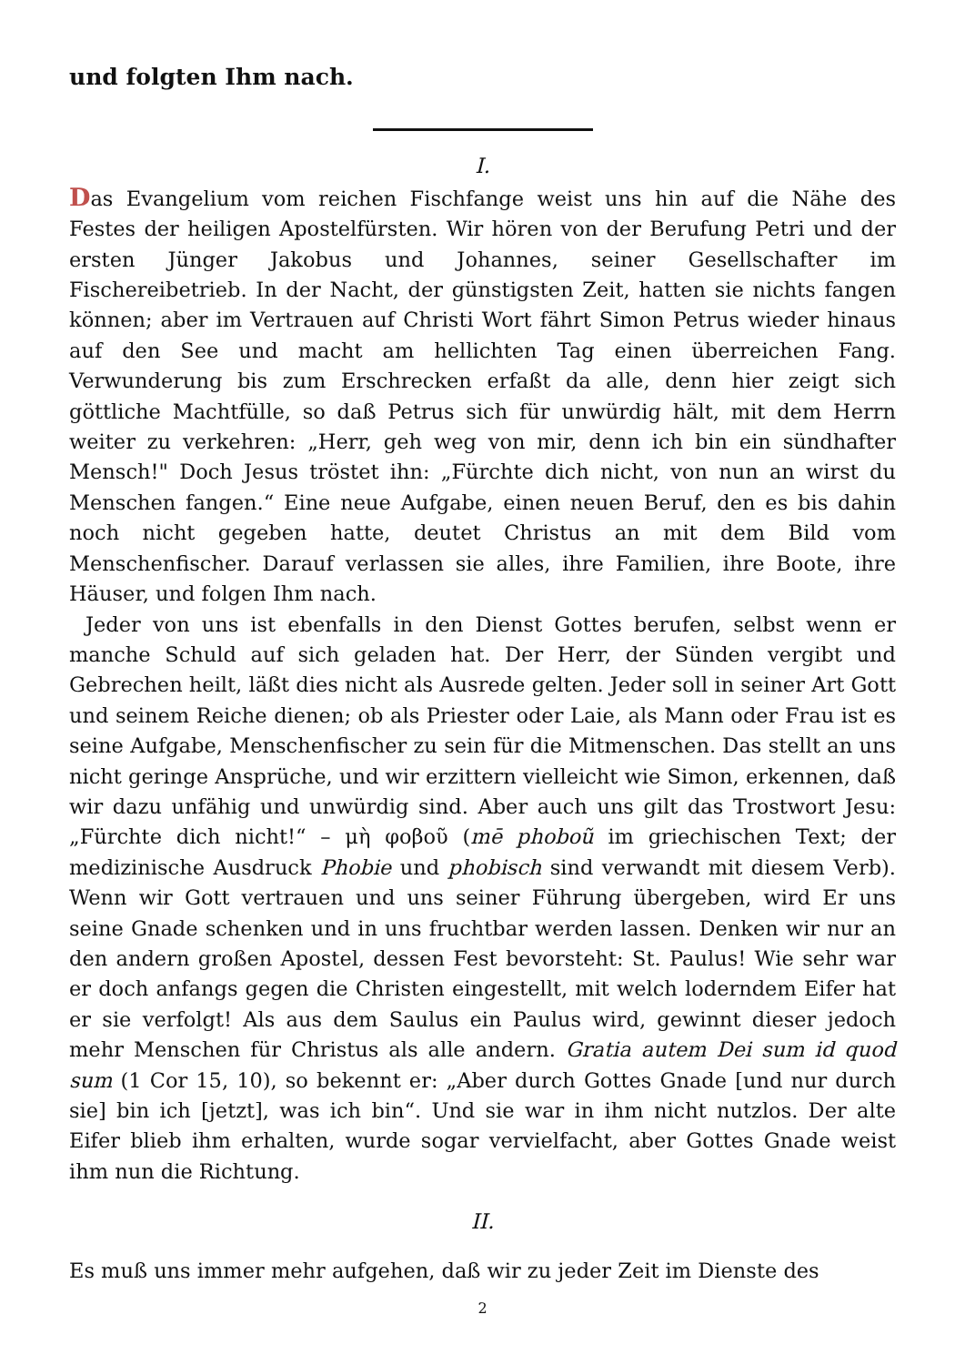und folgten Ihm nach.
I.
Das Evangelium vom reichen Fischfange weist uns hin auf die Nähe des Festes der heiligen Apostelfürsten. Wir hören von der Berufung Petri und der ersten Jünger Jakobus und Johannes, seiner Gesellschafter im Fischereibetrieb. In der Nacht, der günstigsten Zeit, hatten sie nichts fangen können; aber im Vertrauen auf Christi Wort fährt Simon Petrus wieder hinaus auf den See und macht am hellichten Tag einen überreichen Fang. Verwunderung bis zum Erschrecken erfaßt da alle, denn hier zeigt sich göttliche Machtfülle, so daß Petrus sich für unwürdig hält, mit dem Herrn weiter zu verkehren: „Herr, geh weg von mir, denn ich bin ein sündhafter Mensch!" Doch Jesus tröstet ihn: „Fürchte dich nicht, von nun an wirst du Menschen fangen.“ Eine neue Aufgabe, einen neuen Beruf, den es bis dahin noch nicht gegeben hatte, deutet Christus an mit dem Bild vom Menschenfischer. Darauf verlassen sie alles, ihre Familien, ihre Boote, ihre Häuser, und folgen Ihm nach.
Jeder von uns ist ebenfalls in den Dienst Gottes berufen, selbst wenn er manche Schuld auf sich geladen hat. Der Herr, der Sünden vergibt und Gebrechen heilt, läßt dies nicht als Ausrede gelten. Jeder soll in seiner Art Gott und seinem Reiche dienen; ob als Priester oder Laie, als Mann oder Frau ist es seine Aufgabe, Menschenfischer zu sein für die Mitmenschen. Das stellt an uns nicht geringe Ansprüche, und wir erzittern vielleicht wie Simon, erkennen, daß wir dazu unfähig und unwürdig sind. Aber auch uns gilt das Trostwort Jesu: „Fürchte dich nicht!“ – μὴ φοβοῦ (mē phoboũ im griechischen Text; der medizinische Ausdruck Phobie und phobisch sind verwandt mit diesem Verb). Wenn wir Gott vertrauen und uns seiner Führung übergeben, wird Er uns seine Gnade schenken und in uns fruchtbar werden lassen. Denken wir nur an den andern großen Apostel, dessen Fest bevorsteht: St. Paulus! Wie sehr war er doch anfangs gegen die Christen eingestellt, mit welch loderndem Eifer hat er sie verfolgt! Als aus dem Saulus ein Paulus wird, gewinnt dieser jedoch mehr Menschen für Christus als alle andern. Gratia autem Dei sum id quod sum (1 Cor 15, 10), so bekennt er: „Aber durch Gottes Gnade [und nur durch sie] bin ich [jetzt], was ich bin“. Und sie war in ihm nicht nutzlos. Der alte Eifer blieb ihm erhalten, wurde sogar vervielfacht, aber Gottes Gnade weist ihm nun die Richtung.
II.
Es muß uns immer mehr aufgehen, daß wir zu jeder Zeit im Dienste des
2